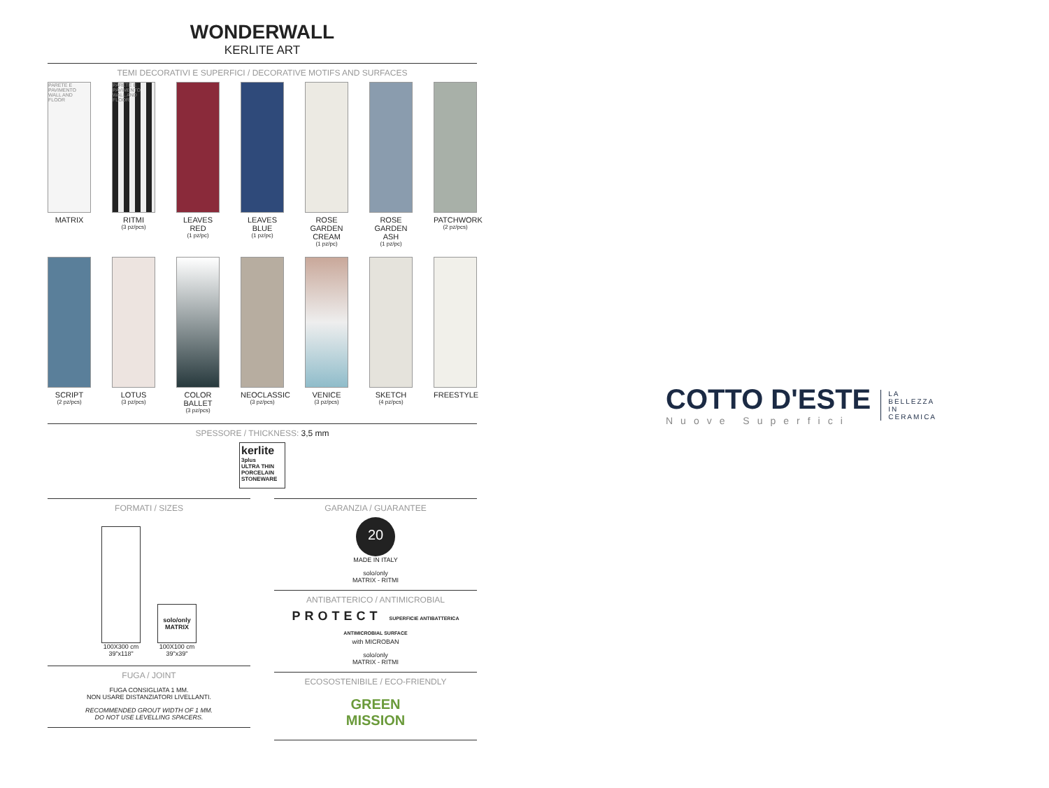WONDERWALL
KERLITE ART
TEMI DECORATIVI E SUPERFICI / DECORATIVE MOTIFS AND SURFACES
PARETE E PAVIMENTO WALL AND FLOOR
MATRIX
PARETE E PAVIMENTO WALL AND FLOOR
RITMI
(3 pz/pcs)
LEAVES
RED
(1 pz/pc)
LEAVES
BLUE
(1 pz/pc)
ROSE GARDEN
CREAM
(1 pz/pc)
ROSE GARDEN
ASH
(1 pz/pc)
PATCHWORK
(2 pz/pcs)
SCRIPT
(2 pz/pcs)
LOTUS
(3 pz/pcs)
COLOR BALLET
(3 pz/pcs)
NEOCLASSIC
(3 pz/pcs)
VENICE
(3 pz/pcs)
SKETCH
(4 pz/pcs)
FREESTYLE
SPESSORE / THICKNESS: 3,5 mm
kerlite
3plus
ULTRA THIN PORCELAIN STONEWARE
FORMATI / SIZES
100X300 cm
39"x118"
solo/only
MATRIX
100X100 cm
39"x39"
FUGA / JOINT
FUGA CONSIGLIATA 1 MM.
NON USARE DISTANZIATORI LIVELLANTI.
RECOMMENDED GROUT WIDTH OF 1 MM.
DO NOT USE LEVELLING SPACERS.
GARANZIA / GUARANTEE
20
MADE IN ITALY
solo/only
MATRIX - RITMI
ANTIBATTERICO / ANTIMICROBIAL
PROTECT SUPERFICIE ANTIBATTERICA ANTIMICROBIAL SURFACE
with MICROBAN
solo/only
MATRIX - RITMI
ECOSOSTENIBILE / ECO-FRIENDLY
GREEN
MISSION
COTTO D'ESTE
Nuove Superfici
LA
BELLEZZA
IN
CERAMICA